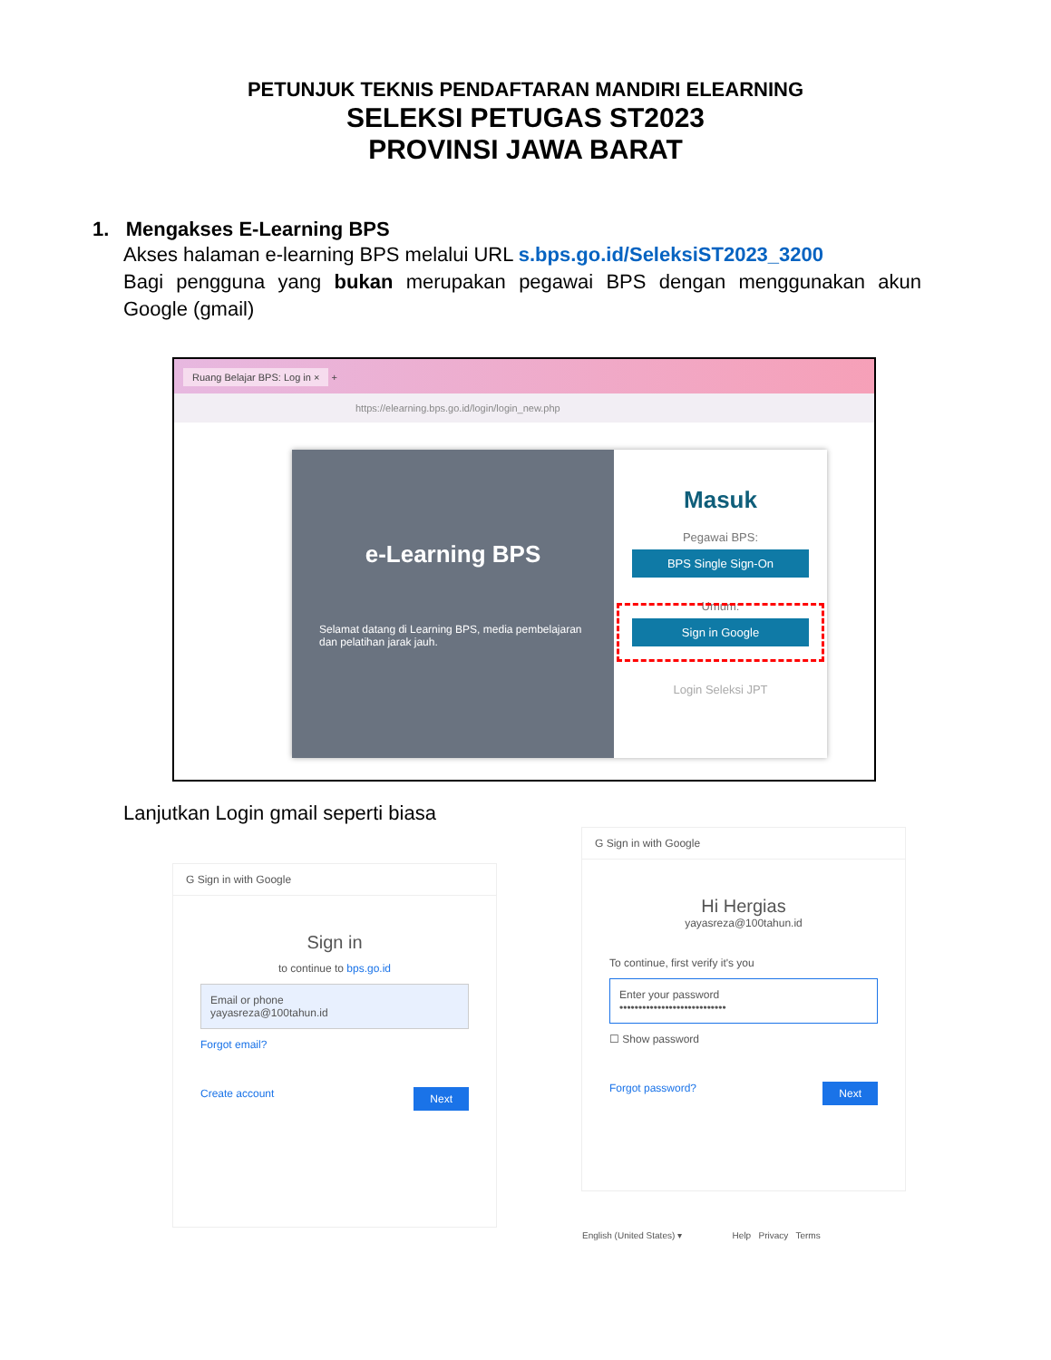PETUNJUK TEKNIS PENDAFTARAN MANDIRI ELEARNING
SELEKSI PETUGAS ST2023
PROVINSI JAWA BARAT
1. Mengakses E-Learning BPS
Akses halaman e-learning BPS melalui URL s.bps.go.id/SeleksiST2023_3200
Bagi pengguna yang bukan merupakan pegawai BPS dengan menggunakan akun Google (gmail)
Ruang Belajar BPS: Log in × +
https://elearning.bps.go.id/login/login_new.php
e-Learning BPS
Selamat datang di Learning BPS, media pembelajaran dan pelatihan jarak jauh.
Masuk
Pegawai BPS:
BPS Single Sign-On
Umum:
Sign in Google
Login Seleksi JPT
Lanjutkan Login gmail seperti biasa
G Sign in with Google
Sign in
to continue to bps.go.id
Email or phone
yayasreza@100tahun.id
Forgot email?
Create account Next
G Sign in with Google
Hi Hergias
yayasreza@100tahun.id
To continue, first verify it's you
Enter your password
••••••••••••••••••••••••••••
☐ Show password
Forgot password? Next
English (United States) ▾ Help Privacy Terms